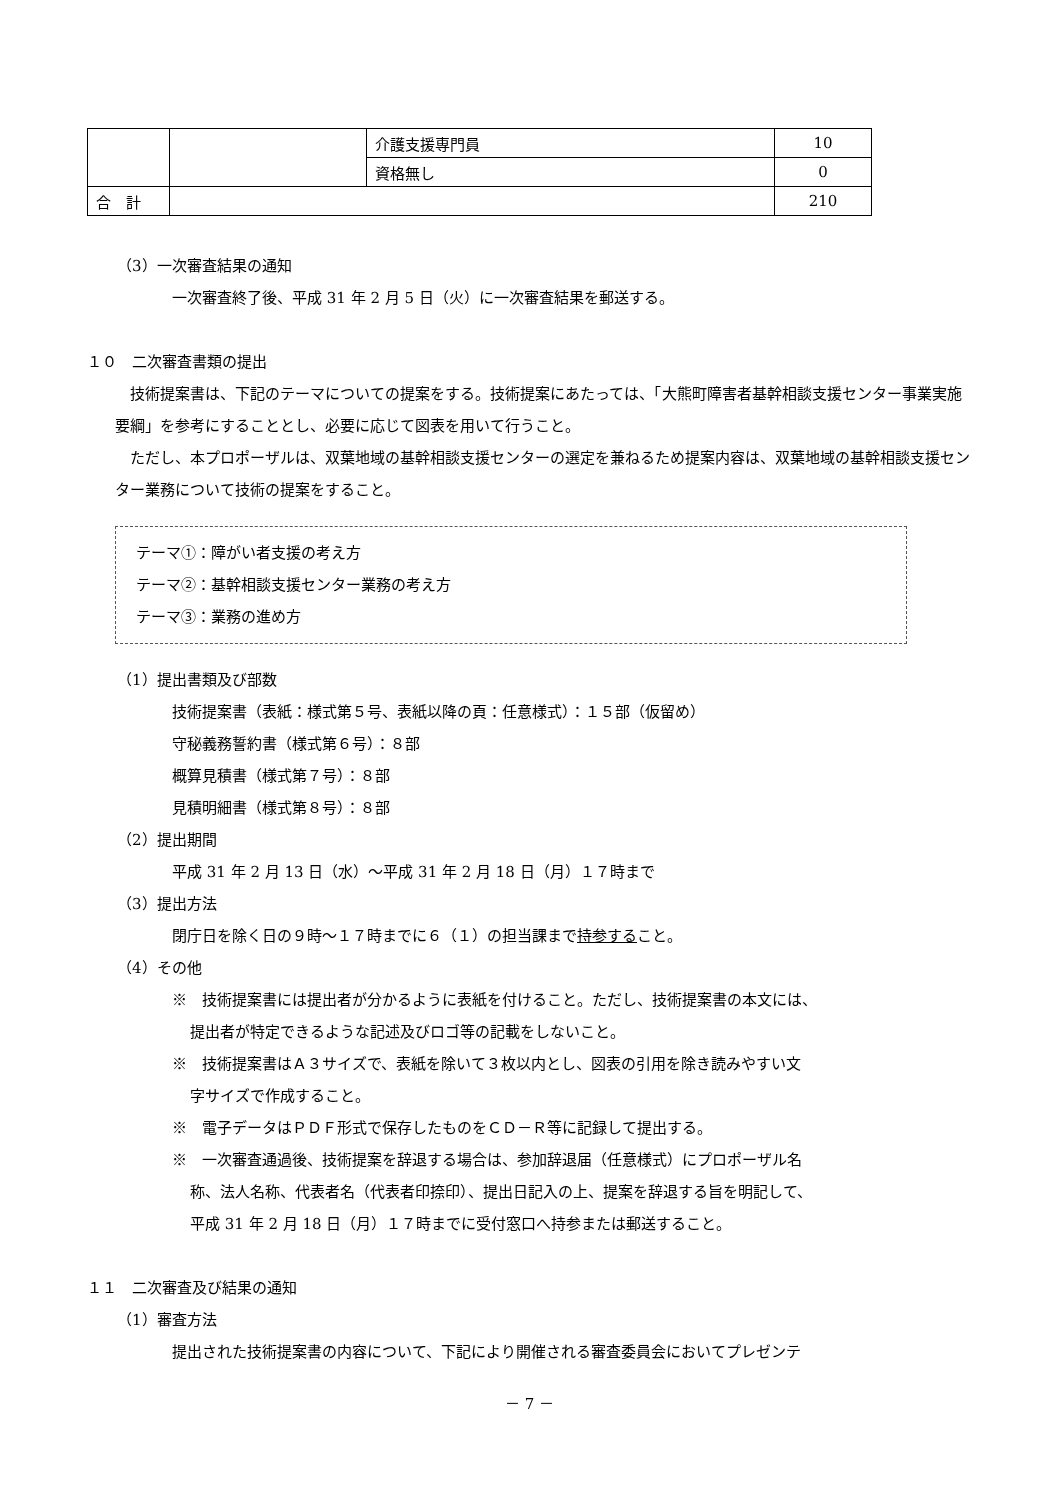| | | 介護支援専門員 | 10 |
| | | 資格無し | 0 |
| 合 計 | | | 210 |
（3）一次審査結果の通知
一次審査終了後、平成 31 年 2 月 5 日（火）に一次審査結果を郵送する。
１０　二次審査書類の提出
技術提案書は、下記のテーマについての提案をする。技術提案にあたっては、「大熊町障害者基幹相談支援センター事業実施要綱」を参考にすることとし、必要に応じて図表を用いて行うこと。
ただし、本プロポーザルは、双葉地域の基幹相談支援センターの選定を兼ねるため提案内容は、双葉地域の基幹相談支援センター業務について技術の提案をすること。
テーマ①：障がい者支援の考え方
テーマ②：基幹相談支援センター業務の考え方
テーマ③：業務の進め方
（1）提出書類及び部数
技術提案書（表紙：様式第５号、表紙以降の頁：任意様式）：１５部（仮留め）
守秘義務誓約書（様式第６号）：８部
概算見積書（様式第７号）：８部
見積明細書（様式第８号）：８部
（2）提出期間
平成 31 年 2 月 13 日（水）～平成 31 年 2 月 18 日（月）１７時まで
（3）提出方法
閉庁日を除く日の９時～１７時までに６（１）の担当課まで持参すること。
（4）その他
※　技術提案書には提出者が分かるように表紙を付けること。ただし、技術提案書の本文には、
提出者が特定できるような記述及びロゴ等の記載をしないこと。
※　技術提案書はＡ３サイズで、表紙を除いて３枚以内とし、図表の引用を除き読みやすい文
字サイズで作成すること。
※　電子データはＰＤＦ形式で保存したものをＣＤ－Ｒ等に記録して提出する。
※　一次審査通過後、技術提案を辞退する場合は、参加辞退届（任意様式）にプロポーザル名
称、法人名称、代表者名（代表者印捺印）、提出日記入の上、提案を辞退する旨を明記して、
平成 31 年 2 月 18 日（月）１７時までに受付窓口へ持参または郵送すること。
１１　二次審査及び結果の通知
（1）審査方法
提出された技術提案書の内容について、下記により開催される審査委員会においてプレゼンテ
－ 7 －